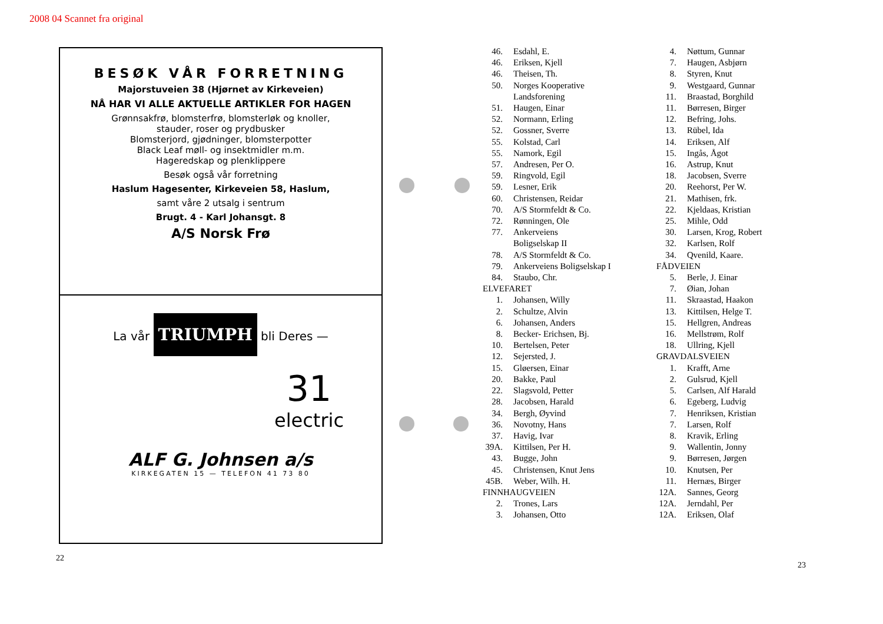2008 04 Scannet fra original
BESØK VÅR FORRETNING
Majorstuveien 38 (Hjørnet av Kirkeveien)
NÅ HAR VI ALLE AKTUELLE ARTIKLER FOR HAGEN
Grønnsakfrø, blomsterfrø, blomsterløk og knoller,
stauder, roser og prydbusker
Blomsterjord, gjødninger, blomsterpotter
Black Leaf møll- og insektmidler m.m.
Hageredskap og plenklippere
Besøk også vår forretning
Haslum Hagesenter, Kirkeveien 58, Haslum,
samt våre 2 utsalg i sentrum
Brugt. 4 - Karl Johansgt. 8
A/S Norsk Frø
La vår TRIUMPH bli Deres —
31
electric
ALF G. Johnsen a/s
KIRKEGATEN 15 — TELEFON 41 73 80
22
23
| 46. | Esdahl, E. |
| 46. | Eriksen, Kjell |
| 46. | Theisen, Th. |
| 50. | Norges Kooperative Landsforening |
| 51. | Haugen, Einar |
| 52. | Normann, Erling |
| 52. | Gossner, Sverre |
| 55. | Kolstad, Carl |
| 55. | Namork, Egil |
| 57. | Andresen, Per O. |
| 59. | Ringvold, Egil |
| 59. | Lesner, Erik |
| 60. | Christensen, Reidar |
| 70. | A/S Stormfeldt & Co. |
| 72. | Rønningen, Ole |
| 77. | Ankerveiens Boligselskap II |
| 78. | A/S Stormfeldt & Co. |
| 79. | Ankerveiens Boligselskap I |
| 84. | Staubo, Chr. |
| ELVEFARET | |
| 1. | Johansen, Willy |
| 2. | Schultze, Alvin |
| 6. | Johansen, Anders |
| 8. | Becker- Erichsen, Bj. |
| 10. | Bertelsen, Peter |
| 12. | Sejersted, J. |
| 15. | Gløersen, Einar |
| 20. | Bakke, Paul |
| 22. | Slagsvold, Petter |
| 28. | Jacobsen, Harald |
| 34. | Bergh, Øyvind |
| 36. | Novotny, Hans |
| 37. | Havig, Ivar |
| 39A. | Kittilsen, Per H. |
| 43. | Bugge, John |
| 45. | Christensen, Knut Jens |
| 45B. | Weber, Wilh. H. |
| FINNHAUGVEIEN | |
| 2. | Trones, Lars |
| 3. | Johansen, Otto |
| 4. | Nøttum, Gunnar |
| 7. | Haugen, Asbjørn |
| 8. | Styren, Knut |
| 9. | Westgaard, Gunnar |
| 11. | Braastad, Borghild |
| 11. | Børresen, Birger |
| 12. | Befring, Johs. |
| 13. | Rübel, Ida |
| 14. | Eriksen, Alf |
| 15. | Ingås, Ågot |
| 16. | Astrup, Knut |
| 18. | Jacobsen, Sverre |
| 20. | Reehorst, Per W. |
| 21. | Mathisen, frk. |
| 22. | Kjeldaas, Kristian |
| 25. | Mihle, Odd |
| 30. | Larsen, Krog, Robert |
| 32. | Karlsen, Rolf |
| 34. | Qvenild, Kaare. |
| FÅDVEIEN | |
| 5. | Berle, J. Einar |
| 7. | Øian, Johan |
| 11. | Skraastad, Haakon |
| 13. | Kittilsen, Helge T. |
| 15. | Hellgren, Andreas |
| 16. | Mellstrøm, Rolf |
| 18. | Ullring, Kjell |
| GRAVDALSVEIEN | |
| 1. | Krafft, Arne |
| 2. | Gulsrud, Kjell |
| 5. | Carlsen, Alf Harald |
| 6. | Egeberg, Ludvig |
| 7. | Henriksen, Kristian |
| 7. | Larsen, Rolf |
| 8. | Kravik, Erling |
| 9. | Wallentin, Jonny |
| 9. | Børresen, Jørgen |
| 10. | Knutsen, Per |
| 11. | Hernæs, Birger |
| 12A. | Sannes, Georg |
| 12A. | Jerndahl, Per |
| 12A. | Eriksen, Olaf |